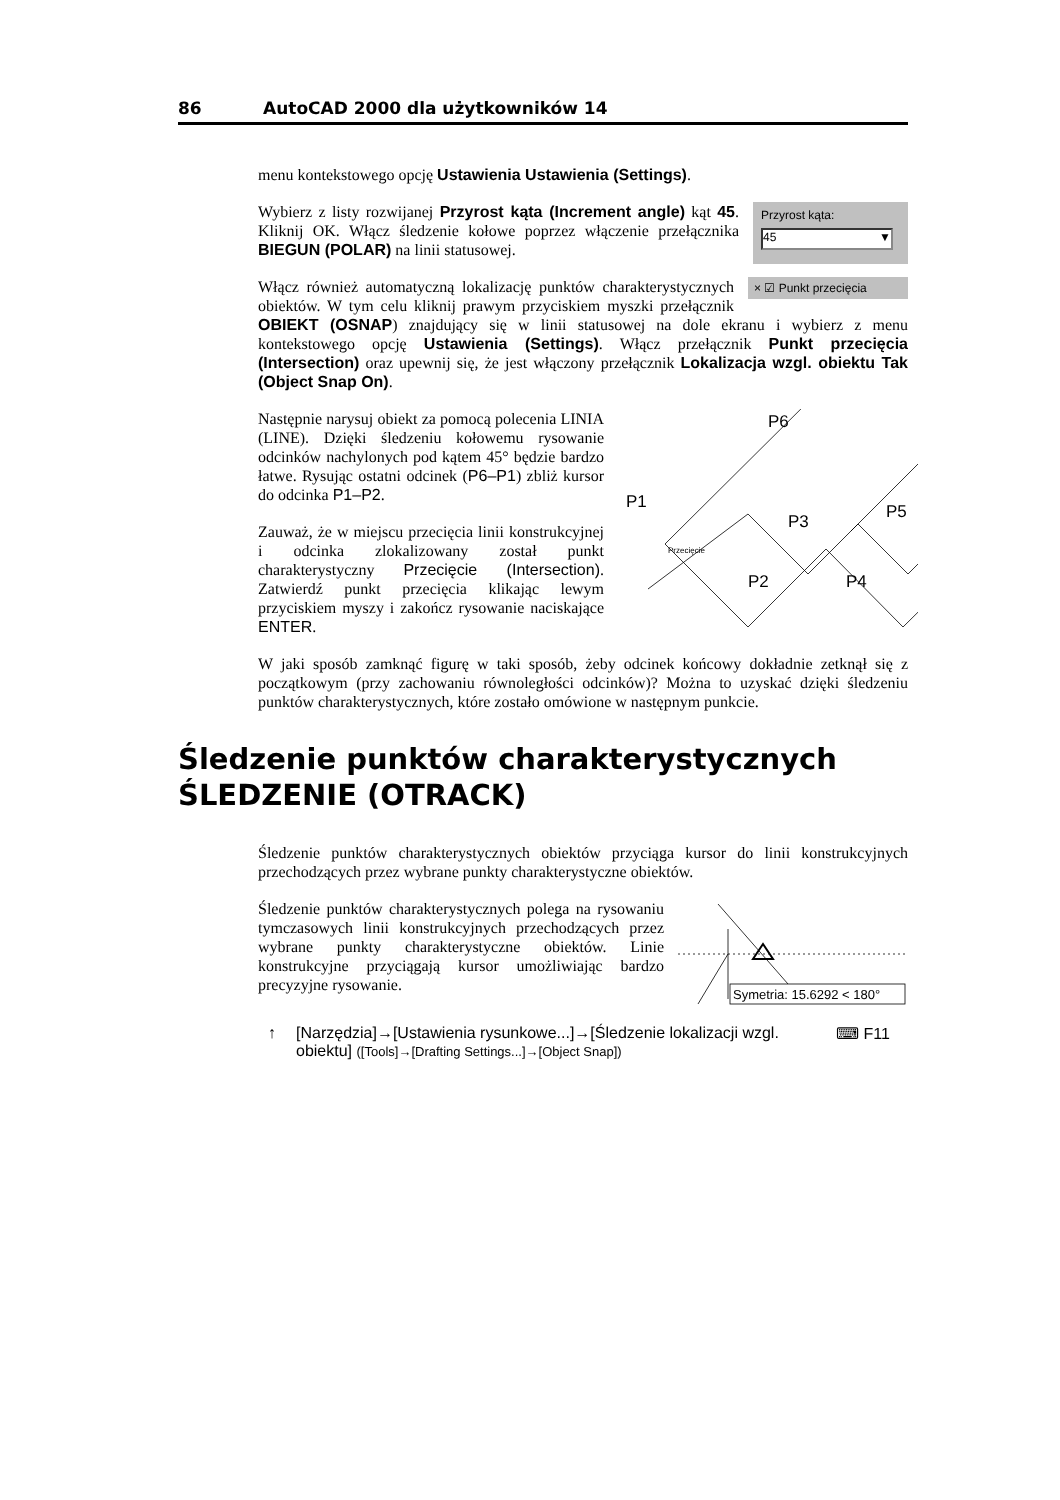86 AutoCAD 2000 dla użytkowników 14
menu kontekstowego opcję Ustawienia Ustawienia (Settings).
Przyrost kąta:
45 ▼
Wybierz z listy rozwijanej Przyrost kąta (Increment angle) kąt 45. Kliknij OK. Włącz śledzenie kołowe poprzez włączenie przełącznika BIEGUN (POLAR) na linii statusowej.
× ☑ Punkt przecięcia
Włącz również automatyczną lokalizację punktów charakterystycznych obiektów. W tym celu kliknij prawym przyciskiem myszki przełącznik OBIEKT (OSNAP) znajdujący się w linii statusowej na dole ekranu i wybierz z menu kontekstowego opcję Ustawienia (Settings). Włącz przełącznik Punkt przecięcia (Intersection) oraz upewnij się, że jest włączony przełącznik Lokalizacja wzgl. obiektu Tak (Object Snap On).
P6
P1
P3
P5
P2
P4
Przecięcie
Następnie narysuj obiekt za pomocą polecenia LINIA (LINE). Dzięki śledzeniu kołowemu rysowanie odcinków nachylonych pod kątem 45° będzie bardzo łatwe. Rysując ostatni odcinek (P6–P1) zbliż kursor do odcinka P1–P2.
Zauważ, że w miejscu przecięcia linii konstrukcyjnej i odcinka zlokalizowany został punkt charakterystyczny Przecięcie (Intersection). Zatwierdź punkt przecięcia klikając lewym przyciskiem myszy i zakończ rysowanie naciskające ENTER.
W jaki sposób zamknąć figurę w taki sposób, żeby odcinek końcowy dokładnie zetknął się z początkowym (przy zachowaniu równoległości odcinków)? Można to uzyskać dzięki śledzeniu punktów charakterystycznych, które zostało omówione w następnym punkcie.
Śledzenie punktów charakterystycznych
ŚLEDZENIE (OTRACK)
Śledzenie punktów charakterystycznych obiektów przyciąga kursor do linii konstrukcyjnych przechodzących przez wybrane punkty charakterystyczne obiektów.
Symetria: 15.6292 < 180°
Śledzenie punktów charakterystycznych polega na rysowaniu tymczasowych linii konstrukcyjnych przechodzących przez wybrane punkty charakterystyczne obiektów. Linie konstrukcyjne przyciągają kursor umożliwiając bardzo precyzyjne rysowanie.
↑ [Narzędzia]→[Ustawienia rysunkowe...]→[Śledzenie lokalizacji wzgl. obiektu] ([Tools]→[Drafting Settings...]→[Object Snap]) ⌨ F11